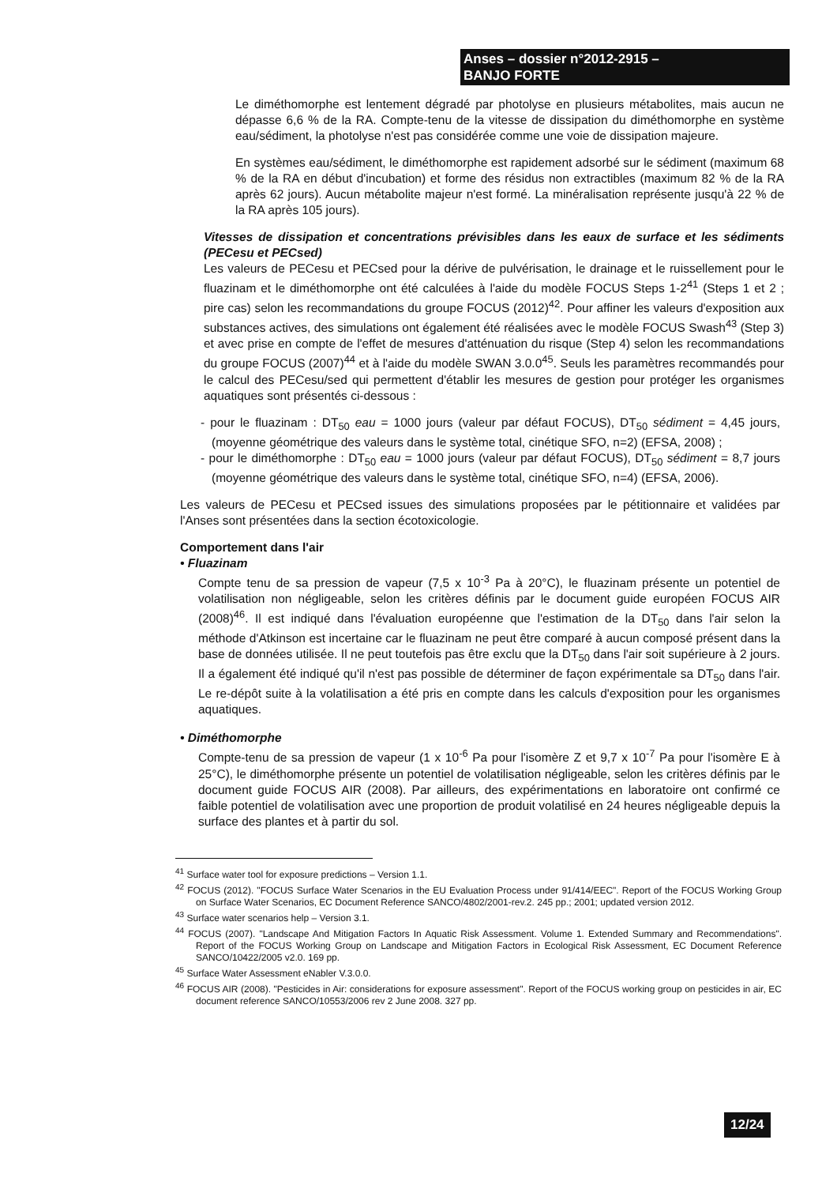Anses – dossier n°2012-2915 –
BANJO FORTE
Le diméthomorphe est lentement dégradé par photolyse en plusieurs métabolites, mais aucun ne dépasse 6,6 % de la RA. Compte-tenu de la vitesse de dissipation du diméthomorphe en système eau/sédiment, la photolyse n'est pas considérée comme une voie de dissipation majeure.
En systèmes eau/sédiment, le diméthomorphe est rapidement adsorbé sur le sédiment (maximum 68 % de la RA en début d'incubation) et forme des résidus non extractibles (maximum 82 % de la RA après 62 jours). Aucun métabolite majeur n'est formé. La minéralisation représente jusqu'à 22 % de la RA après 105 jours).
Vitesses de dissipation et concentrations prévisibles dans les eaux de surface et les sédiments (PECesu et PECsed)
Les valeurs de PECesu et PECsed pour la dérive de pulvérisation, le drainage et le ruissellement pour le fluazinam et le diméthomorphe ont été calculées à l'aide du modèle FOCUS Steps 1-2<sup>41</sup> (Steps 1 et 2 ; pire cas) selon les recommandations du groupe FOCUS (2012)<sup>42</sup>. Pour affiner les valeurs d'exposition aux substances actives, des simulations ont également été réalisées avec le modèle FOCUS Swash<sup>43</sup> (Step 3) et avec prise en compte de l'effet de mesures d'atténuation du risque (Step 4) selon les recommandations du groupe FOCUS (2007)<sup>44</sup> et à l'aide du modèle SWAN 3.0.0<sup>45</sup>. Seuls les paramètres recommandés pour le calcul des PECesu/sed qui permettent d'établir les mesures de gestion pour protéger les organismes aquatiques sont présentés ci-dessous :
- pour le fluazinam : DT<sub>50</sub> eau = 1000 jours (valeur par défaut FOCUS), DT<sub>50</sub> sédiment = 4,45 jours, (moyenne géométrique des valeurs dans le système total, cinétique SFO, n=2) (EFSA, 2008) ;
- pour le diméthomorphe : DT<sub>50</sub> eau = 1000 jours (valeur par défaut FOCUS), DT<sub>50</sub> sédiment = 8,7 jours (moyenne géométrique des valeurs dans le système total, cinétique SFO, n=4) (EFSA, 2006).
Les valeurs de PECesu et PECsed issues des simulations proposées par le pétitionnaire et validées par l'Anses sont présentées dans la section écotoxicologie.
Comportement dans l'air
• Fluazinam
Compte tenu de sa pression de vapeur (7,5 x 10<sup>-3</sup> Pa à 20°C), le fluazinam présente un potentiel de volatilisation non négligeable, selon les critères définis par le document guide européen FOCUS AIR (2008)<sup>46</sup>. Il est indiqué dans l'évaluation européenne que l'estimation de la DT<sub>50</sub> dans l'air selon la méthode d'Atkinson est incertaine car le fluazinam ne peut être comparé à aucun composé présent dans la base de données utilisée. Il ne peut toutefois pas être exclu que la DT<sub>50</sub> dans l'air soit supérieure à 2 jours. Il a également été indiqué qu'il n'est pas possible de déterminer de façon expérimentale sa DT<sub>50</sub> dans l'air. Le re-dépôt suite à la volatilisation a été pris en compte dans les calculs d'exposition pour les organismes aquatiques.
• Diméthomorphe
Compte-tenu de sa pression de vapeur (1 x 10<sup>-6</sup> Pa pour l'isomère Z et 9,7 x 10<sup>-7</sup> Pa pour l'isomère E à 25°C), le diméthomorphe présente un potentiel de volatilisation négligeable, selon les critères définis par le document guide FOCUS AIR (2008). Par ailleurs, des expérimentations en laboratoire ont confirmé ce faible potentiel de volatilisation avec une proportion de produit volatilisé en 24 heures négligeable depuis la surface des plantes et à partir du sol.
<sup>41</sup> Surface water tool for exposure predictions – Version 1.1.
<sup>42</sup> FOCUS (2012). "FOCUS Surface Water Scenarios in the EU Evaluation Process under 91/414/EEC". Report of the FOCUS Working Group on Surface Water Scenarios, EC Document Reference SANCO/4802/2001-rev.2. 245 pp.; 2001; updated version 2012.
<sup>43</sup> Surface water scenarios help – Version 3.1.
<sup>44</sup> FOCUS (2007). "Landscape And Mitigation Factors In Aquatic Risk Assessment. Volume 1. Extended Summary and Recommendations". Report of the FOCUS Working Group on Landscape and Mitigation Factors in Ecological Risk Assessment, EC Document Reference SANCO/10422/2005 v2.0. 169 pp.
<sup>45</sup> Surface Water Assessment eNabler V.3.0.0.
<sup>46</sup> FOCUS AIR (2008). "Pesticides in Air: considerations for exposure assessment". Report of the FOCUS working group on pesticides in air, EC document reference SANCO/10553/2006 rev 2 June 2008. 327 pp.
12/24